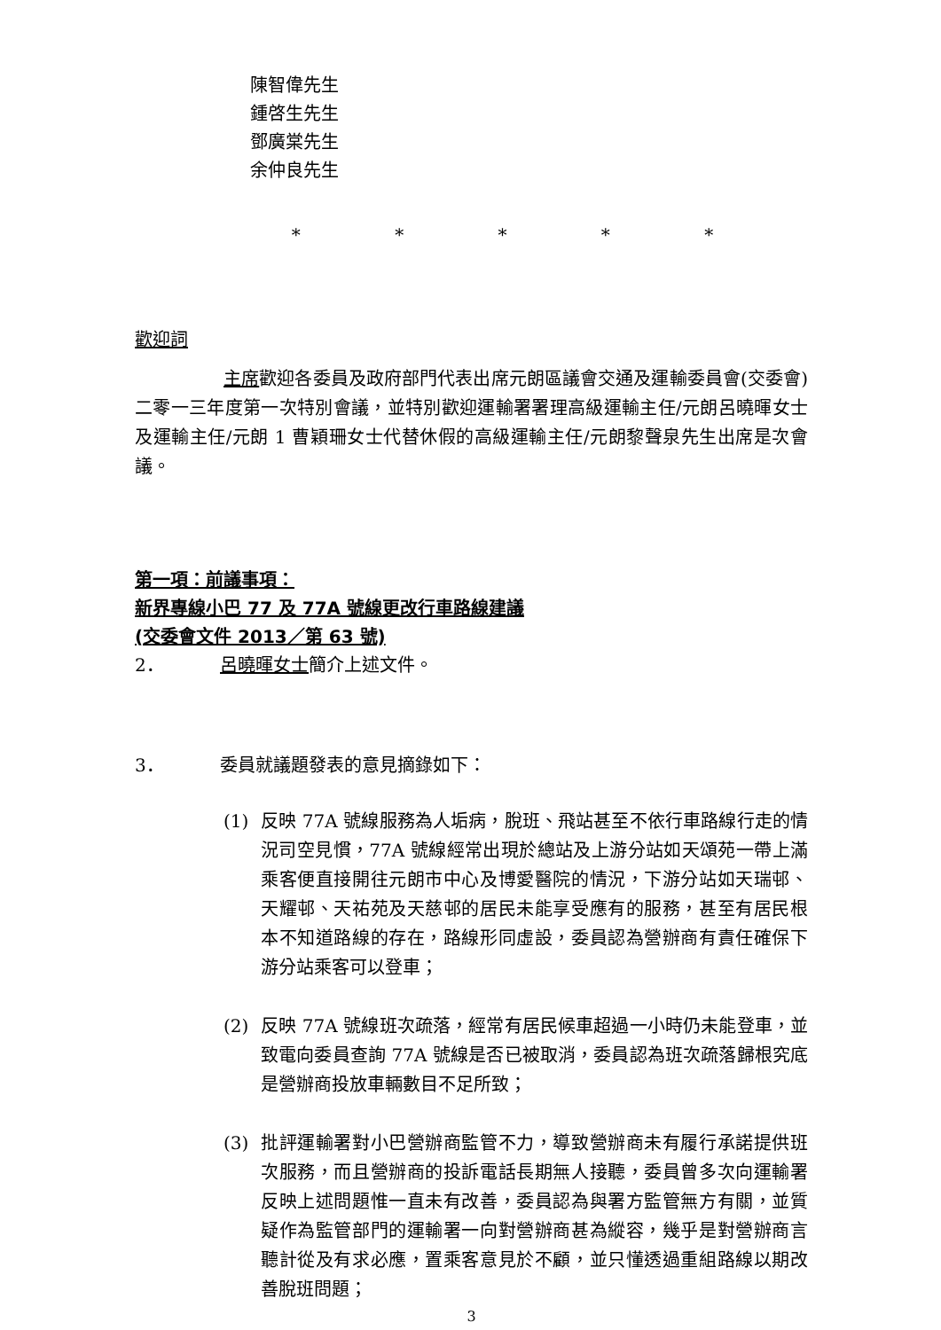陳智偉先生
鍾啓生先生
鄧廣棠先生
余仲良先生
* * * * *
歡迎詞
主席歡迎各委員及政府部門代表出席元朗區議會交通及運輸委員會(交委會)二零一三年度第一次特別會議，並特別歡迎運輸署署理高級運輸主任/元朗呂曉暉女士及運輸主任/元朗 1 曹穎珊女士代替休假的高級運輸主任/元朗黎聲泉先生出席是次會議。
第一項：前議事項：
新界專線小巴 77 及 77A 號線更改行車路線建議
(交委會文件 2013／第 63 號)
2． 呂曉暉女士簡介上述文件。
3． 委員就議題發表的意見摘錄如下：
(1)
反映 77A 號線服務為人垢病，脫班、飛站甚至不依行車路線行走的情況司空見慣，77A 號線經常出現於總站及上游分站如天頌苑一帶上滿乘客便直接開往元朗市中心及博愛醫院的情況，下游分站如天瑞邨、天耀邨、天祐苑及天慈邨的居民未能享受應有的服務，甚至有居民根本不知道路線的存在，路線形同虛設，委員認為營辦商有責任確保下游分站乘客可以登車；
(2)
反映 77A 號線班次疏落，經常有居民候車超過一小時仍未能登車，並致電向委員查詢 77A 號線是否已被取消，委員認為班次疏落歸根究底是營辦商投放車輛數目不足所致；
(3)
批評運輸署對小巴營辦商監管不力，導致營辦商未有履行承諾提供班次服務，而且營辦商的投訴電話長期無人接聽，委員曾多次向運輸署反映上述問題惟一直未有改善，委員認為與署方監管無方有關，並質疑作為監管部門的運輸署一向對營辦商甚為縱容，幾乎是對營辦商言聽計從及有求必應，置乘客意見於不顧，並只懂透過重組路線以期改善脫班問題；
3